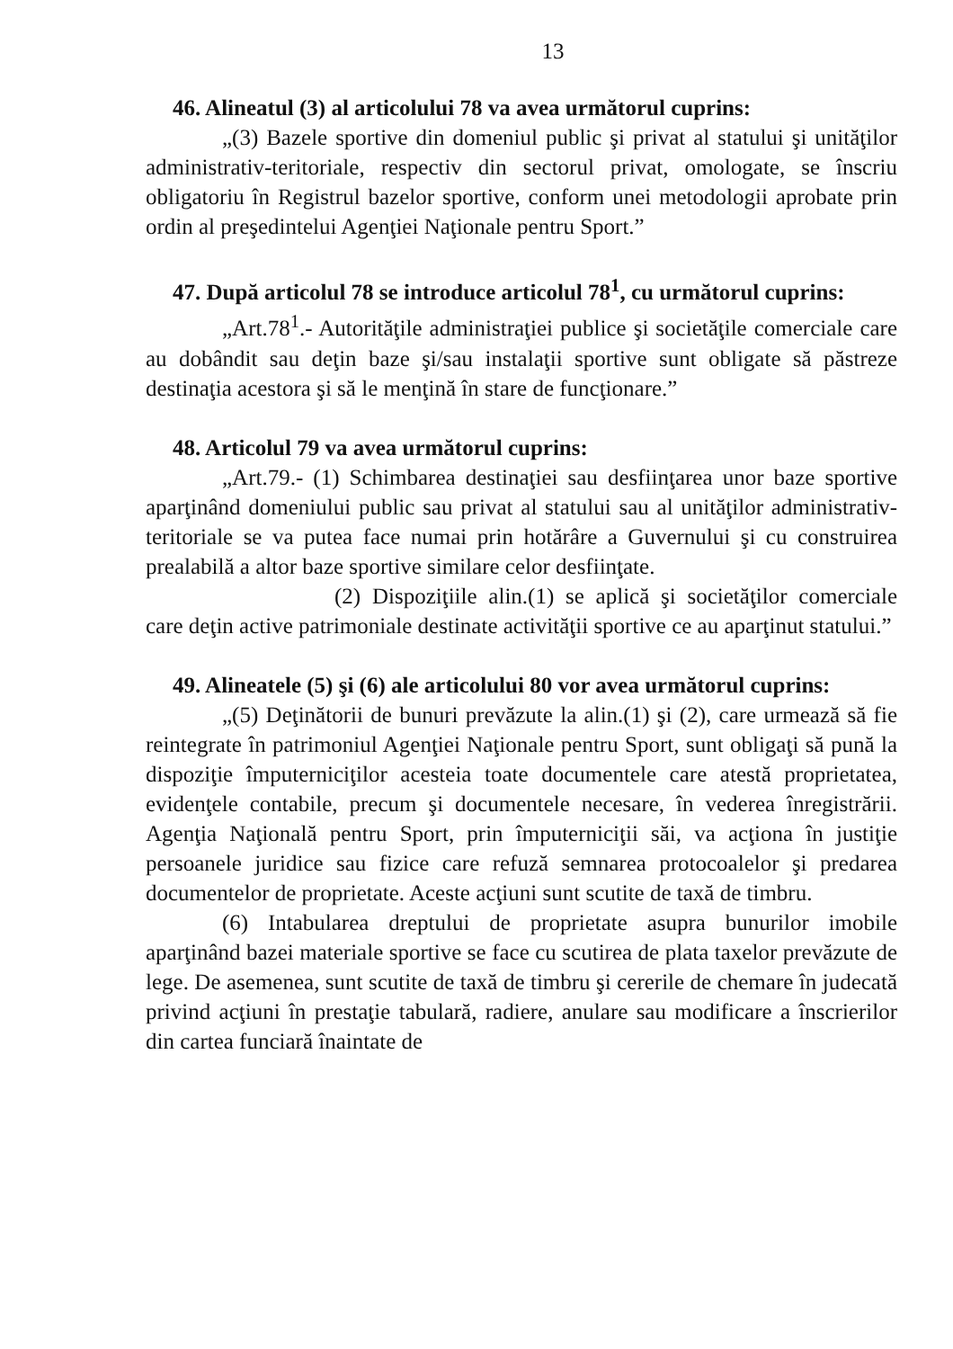13
46. Alineatul (3) al articolului 78 va avea următorul cuprins:
„(3) Bazele sportive din domeniul public şi privat al statului şi unităţilor administrativ-teritoriale, respectiv din sectorul privat, omologate, se înscriu obligatoriu în Registrul bazelor sportive, conform unei metodologii aprobate prin ordin al preşedintelui Agenţiei Naţionale pentru Sport.”
47. După articolul 78 se introduce articolul 78<sup>1</sup>, cu următorul cuprins:
„Art.78<sup>1</sup>.- Autorităţile administraţiei publice şi societăţile comerciale care au dobândit sau deţin baze şi/sau instalaţii sportive sunt obligate să păstreze destinaţia acestora şi să le menţină în stare de funcţionare.”
48. Articolul 79 va avea următorul cuprins:
„Art.79.- (1) Schimbarea destinaţiei sau desfiinţarea unor baze sportive aparţinând domeniului public sau privat al statului sau al unităţilor administrativ-teritoriale se va putea face numai prin hotărâre a Guvernului şi cu construirea prealabilă a altor baze sportive similare celor desfiinţate.
(2) Dispoziţiile alin.(1) se aplică şi societăţilor comerciale care deţin active patrimoniale destinate activităţii sportive ce au aparţinut statului.”
49. Alineatele (5) şi (6) ale articolului 80 vor avea următorul cuprins:
„(5) Deţinătorii de bunuri prevăzute la alin.(1) şi (2), care urmează să fie reintegrate în patrimoniul Agenţiei Naţionale pentru Sport, sunt obligaţi să pună la dispoziţie împuterniciţilor acesteia toate documentele care atestă proprietatea, evidenţele contabile, precum şi documentele necesare, în vederea înregistrării. Agenţia Naţională pentru Sport, prin împuterniciţii săi, va acţiona în justiţie persoanele juridice sau fizice care refuză semnarea protocoalelor şi predarea documentelor de proprietate. Aceste acţiuni sunt scutite de taxă de timbru.
(6) Intabularea dreptului de proprietate asupra bunurilor imobile aparţinând bazei materiale sportive se face cu scutirea de plata taxelor prevăzute de lege. De asemenea, sunt scutite de taxă de timbru şi cererile de chemare în judecată privind acţiuni în prestaţie tabulară, radiere, anulare sau modificare a înscrierilor din cartea funciară înaintate de